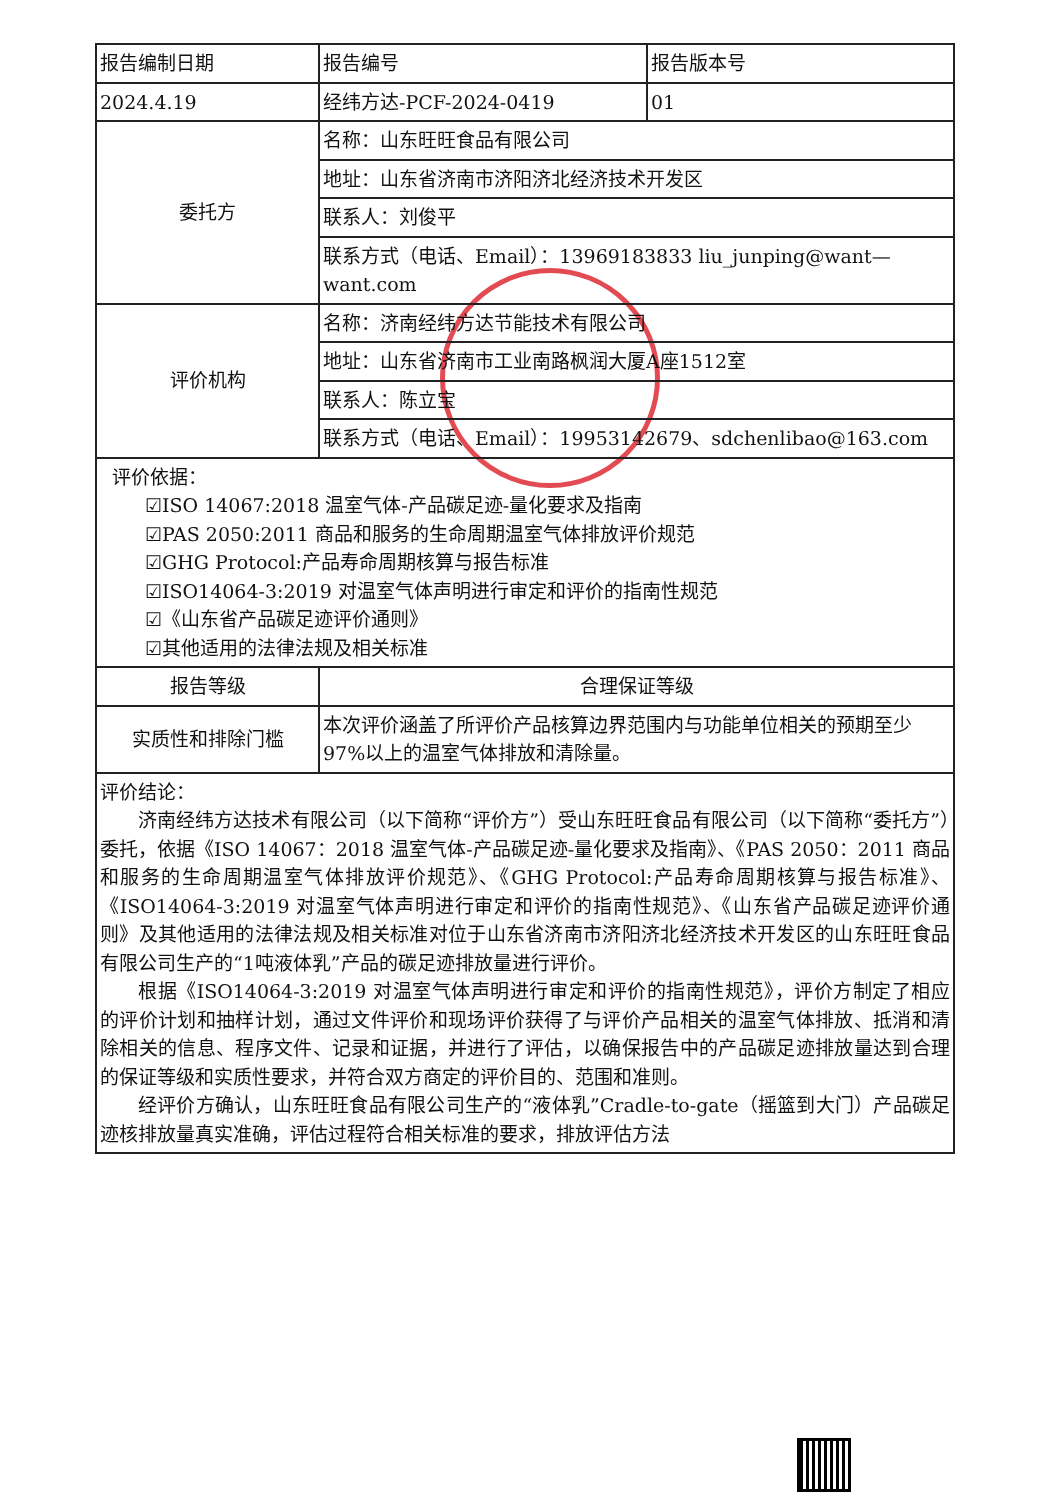| 报告编制日期 | 报告编号 | 报告版本号 |
| 2024.4.19 | 经纬方达-PCF-2024-0419 | 01 |
| 委托方 | 名称：山东旺旺食品有限公司 | |
| | 地址：山东省济南市济阳济北经济技术开发区 | |
| | 联系人：刘俊平 | |
| | 联系方式（电话、Email）：13969183833 liu_junping@want—want.com | |
| 评价机构 | 名称：济南经纬方达节能技术有限公司 | |
| | 地址：山东省济南市工业南路枫润大厦A座1512室 | |
| | 联系人：陈立宝 | |
| | 联系方式（电话、Email）：19953142679、sdchenlibao@163.com | |
| 评价依据： ☑ISO 14067:2018 温室气体-产品碳足迹-量化要求及指南 ☑PAS 2050:2011 商品和服务的生命周期温室气体排放评价规范 ☑GHG Protocol:产品寿命周期核算与报告标准 ☑ISO14064-3:2019 对温室气体声明进行审定和评价的指南性规范 ☑《山东省产品碳足迹评价通则》 ☑其他适用的法律法规及相关标准 | | |
| 报告等级 | 合理保证等级 | |
| 实质性和排除门槛 | 本次评价涵盖了所评价产品核算边界范围内与功能单位相关的预期至少97%以上的温室气体排放和清除量。 | |
| 评价结论： 济南经纬方达技术有限公司（以下简称“评价方”）受山东旺旺食品有限公司（以下简称“委托方”）委托，依据《ISO 14067：2018 温室气体-产品碳足迹-量化要求及指南》、《PAS 2050：2011 商品和服务的生命周期温室气体排放评价规范》、《GHG Protocol:产品寿命周期核算与报告标准》、《ISO14064-3:2019 对温室气体声明进行审定和评价的指南性规范》、《山东省产品碳足迹评价通则》及其他适用的法律法规及相关标准对位于山东省济南市济阳济北经济技术开发区的山东旺旺食品有限公司生产的“1吨液体乳”产品的碳足迹排放量进行评价。 根据《ISO14064-3:2019 对温室气体声明进行审定和评价的指南性规范》，评价方制定了相应的评价计划和抽样计划，通过文件评价和现场评价获得了与评价产品相关的温室气体排放、抵消和清除相关的信息、程序文件、记录和证据，并进行了评估，以确保报告中的产品碳足迹排放量达到合理的保证等级和实质性要求，并符合双方商定的评价目的、范围和准则。 经评价方确认，山东旺旺食品有限公司生产的“液体乳”Cradle-to-gate（摇篮到大门）产品碳足迹核排放量真实准确，评估过程符合相关标准的要求，排放评估方法 | | |